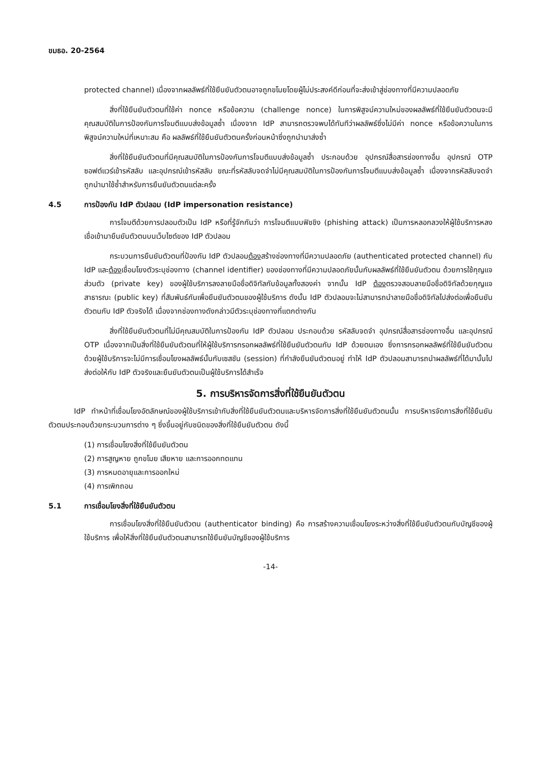ขมธอ. 20-2564
protected channel) เนื่องจากผลลัพธ์ที่ใช้ยืนยันตัวตนอาจถูกขโมยโดยผู้ไม่ประสงค์ดีก่อนที่จะส่งเข้าสู่ช่องทางที่มีความปลอดภัย
สิ่งที่ใช้ยืนยันตัวตนที่ใช้ค่า nonce หรือข้อความ (challenge nonce) ในการพิสูจน์ความใหม่ของผลลัพธ์ที่ใช้ยืนยันตัวตนจะมีคุณสมบัติในการป้องกันการโจมตีแบบส่งข้อมูลซ้ำ เนื่องจาก IdP สามารถตรวจพบได้ทันทีว่าผลลัพธ์ซึ่งไม่มีค่า nonce หรือข้อความในการพิสูจน์ความใหม่ที่เหมาะสม คือ ผลลัพธ์ที่ใช้ยืนยันตัวตนครั้งก่อนหน้าซึ่งถูกนำมาส่งซ้ำ
สิ่งที่ใช้ยืนยันตัวตนที่มีคุณสมบัติในการป้องกันการโจมตีแบบส่งข้อมูลซ้ำ ประกอบด้วย อุปกรณ์สื่อสารช่องทางอื่น อุปกรณ์ OTP ซอฟต์แวร์เข้ารหัสลับ และอุปกรณ์เข้ารหัสลับ ขณะที่รหัสลับจดจำไม่มีคุณสมบัติในการป้องกันการโจมตีแบบส่งข้อมูลซ้ำ เนื่องจากรหัสลับจดจำถูกนำมาใช้ซ้ำสำหรับการยืนยันตัวตนแต่ละครั้ง
4.5 การป้องกัน IdP ตัวปลอม (IdP impersonation resistance)
การโจมตีด้วยการปลอมตัวเป็น IdP หรือที่รู้จักกันว่า การโจมตีแบบฟิชชิง (phishing attack) เป็นการหลอกลวงให้ผู้ใช้บริการหลงเชื่อเข้ามายืนยันตัวตนบนเว็บไซต์ของ IdP ตัวปลอม
กระบวนการยืนยันตัวตนที่ป้องกัน IdP ตัวปลอมต้องสร้างช่องทางที่มีความปลอดภัย (authenticated protected channel) กับ IdP และต้องเชื่อมโยงตัวระบุช่องทาง (channel identifier) ของช่องทางที่มีความปลอดภัยนั้นกับผลลัพธ์ที่ใช้ยืนยันตัวตน ด้วยการใช้กุญแจส่วนตัว (private key) ของผู้ใช้บริการลงลายมือชื่อดิจิทัลกับข้อมูลทั้งสองค่า จากนั้น IdP ต้องตรวจสอบลายมือชื่อดิจิทัลด้วยกุญแจสาธารณะ (public key) ที่สัมพันธ์กันเพื่อยืนยันตัวตนของผู้ใช้บริการ ดังนั้น IdP ตัวปลอมจะไม่สามารถนำลายมือชื่อดิจิทัลไปส่งต่อเพื่อยืนยันตัวตนกับ IdP ตัวจริงได้ เนื่องจากช่องทางดังกล่าวมีตัวระบุช่องทางที่แตกต่างกัน
สิ่งที่ใช้ยืนยันตัวตนที่ไม่มีคุณสมบัติในการป้องกัน IdP ตัวปลอม ประกอบด้วย รหัสลับจดจำ อุปกรณ์สื่อสารช่องทางอื่น และอุปกรณ์ OTP เนื่องจากเป็นสิ่งที่ใช้ยืนยันตัวตนที่ให้ผู้ใช้บริการกรอกผลลัพธ์ที่ใช้ยืนยันตัวตนกับ IdP ด้วยตนเอง ซึ่งการกรอกผลลัพธ์ที่ใช้ยืนยันตัวตนด้วยผู้ใช้บริการจะไม่มีการเชื่อมโยงผลลัพธ์นั้นกับเซสชัน (session) ที่กำลังยืนยันตัวตนอยู่ ทำให้ IdP ตัวปลอมสามารถนำผลลัพธ์ที่ได้มานั้นไปส่งต่อให้กับ IdP ตัวจริงและยืนยันตัวตนเป็นผู้ใช้บริการได้สำเร็จ
5. การบริหารจัดการสิ่งที่ใช้ยืนยันตัวตน
IdP ทำหน้าที่เชื่อมโยงอัตลักษณ์ของผู้ใช้บริการเข้ากับสิ่งที่ใช้ยืนยันตัวตนและบริหารจัดการสิ่งที่ใช้ยืนยันตัวตนนั้น การบริหารจัดการสิ่งที่ใช้ยืนยันตัวตนประกอบด้วยกระบวนการต่าง ๆ ซึ่งขึ้นอยู่กับชนิดของสิ่งที่ใช้ยืนยันตัวตน ดังนี้
(1) การเชื่อมโยงสิ่งที่ใช้ยืนยันตัวตน
(2) การสูญหาย ถูกขโมย เสียหาย และการออกทดแทน
(3) การหมดอายุและการออกใหม่
(4) การเพิกถอน
5.1 การเชื่อมโยงสิ่งที่ใช้ยืนยันตัวตน
การเชื่อมโยงสิ่งที่ใช้ยืนยันตัวตน (authenticator binding) คือ การสร้างความเชื่อมโยงระหว่างสิ่งที่ใช้ยืนยันตัวตนกับบัญชีของผู้ใช้บริการ เพื่อให้สิ่งที่ใช้ยืนยันตัวตนสามารถใช้ยืนยันบัญชีของผู้ใช้บริการ
-14-